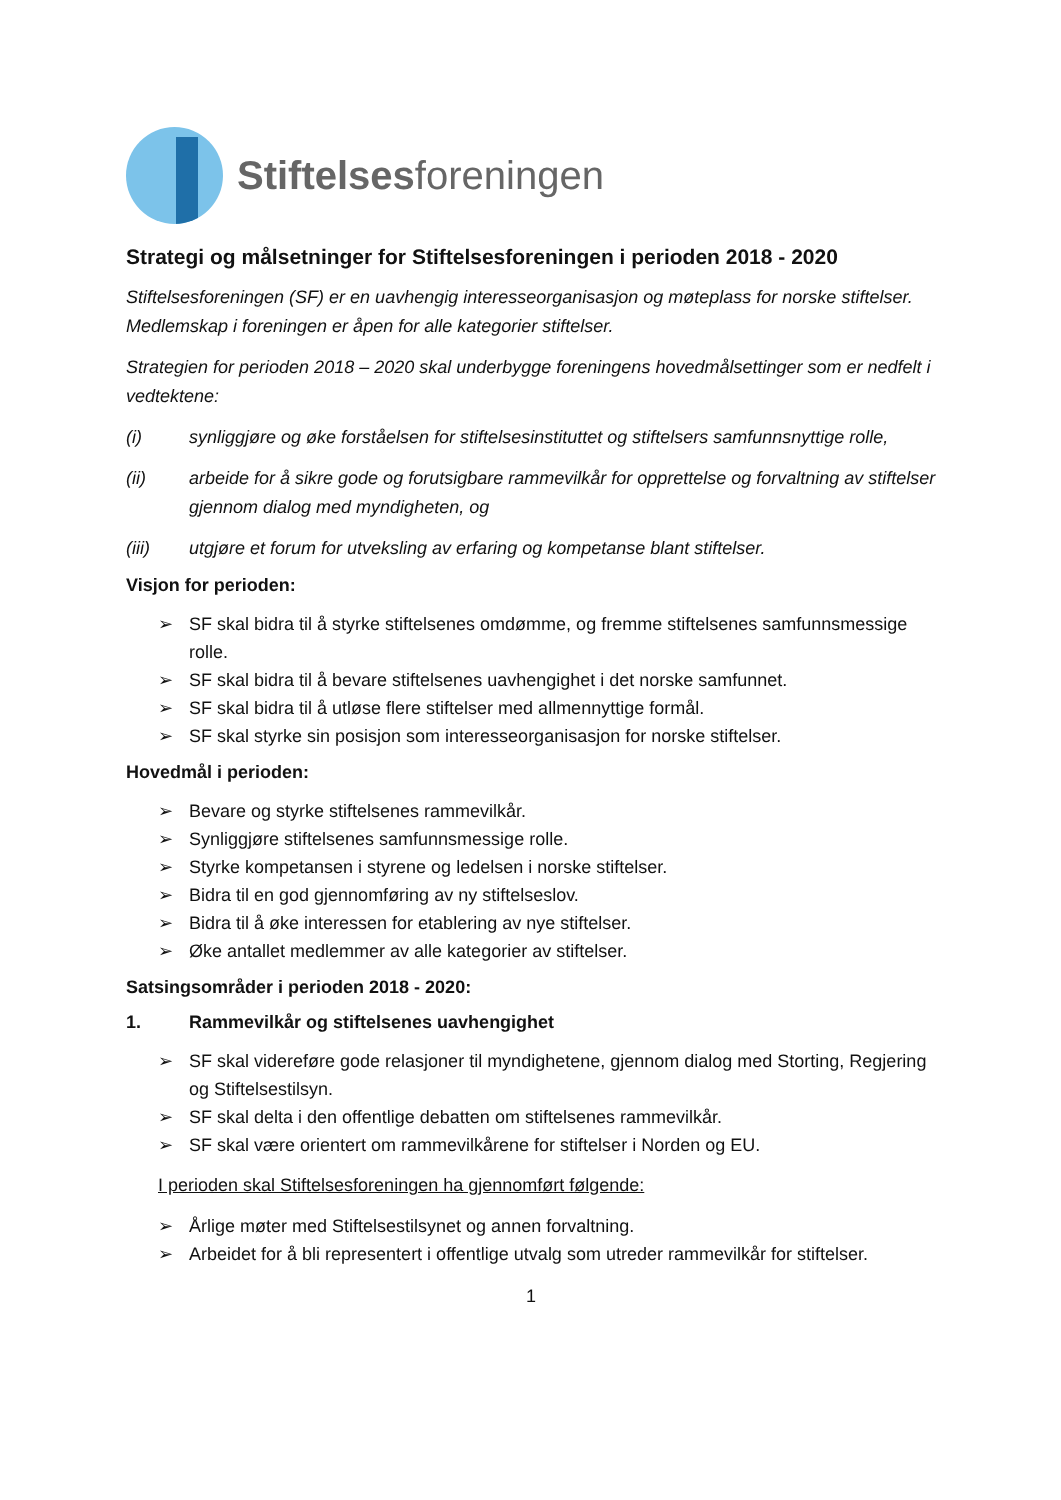Stiftelsesforeningen
Strategi og målsetninger for Stiftelsesforeningen i perioden 2018 - 2020
Stiftelsesforeningen (SF) er en uavhengig interesseorganisasjon og møteplass for norske stiftelser. Medlemskap i foreningen er åpen for alle kategorier stiftelser.
Strategien for perioden 2018 – 2020 skal underbygge foreningens hovedmålsettinger som er nedfelt i vedtektene:
(i) synliggjøre og øke forståelsen for stiftelsesinstituttet og stiftelsers samfunnsnyttige rolle,
(ii) arbeide for å sikre gode og forutsigbare rammevilkår for opprettelse og forvaltning av stiftelser gjennom dialog med myndigheten, og
(iii) utgjøre et forum for utveksling av erfaring og kompetanse blant stiftelser.
Visjon for perioden:
➢ SF skal bidra til å styrke stiftelsenes omdømme, og fremme stiftelsenes samfunnsmessige rolle.
➢ SF skal bidra til å bevare stiftelsenes uavhengighet i det norske samfunnet.
➢ SF skal bidra til å utløse flere stiftelser med allmennyttige formål.
➢ SF skal styrke sin posisjon som interesseorganisasjon for norske stiftelser.
Hovedmål i perioden:
➢ Bevare og styrke stiftelsenes rammevilkår.
➢ Synliggjøre stiftelsenes samfunnsmessige rolle.
➢ Styrke kompetansen i styrene og ledelsen i norske stiftelser.
➢ Bidra til en god gjennomføring av ny stiftelseslov.
➢ Bidra til å øke interessen for etablering av nye stiftelser.
➢ Øke antallet medlemmer av alle kategorier av stiftelser.
Satsingsområder i perioden 2018 - 2020:
1. Rammevilkår og stiftelsenes uavhengighet
➢ SF skal videreføre gode relasjoner til myndighetene, gjennom dialog med Storting, Regjering og Stiftelsestilsyn.
➢ SF skal delta i den offentlige debatten om stiftelsenes rammevilkår.
➢ SF skal være orientert om rammevilkårene for stiftelser i Norden og EU.
I perioden skal Stiftelsesforeningen ha gjennomført følgende:
➢ Årlige møter med Stiftelsestilsynet og annen forvaltning.
➢ Arbeidet for å bli representert i offentlige utvalg som utreder rammevilkår for stiftelser.
1